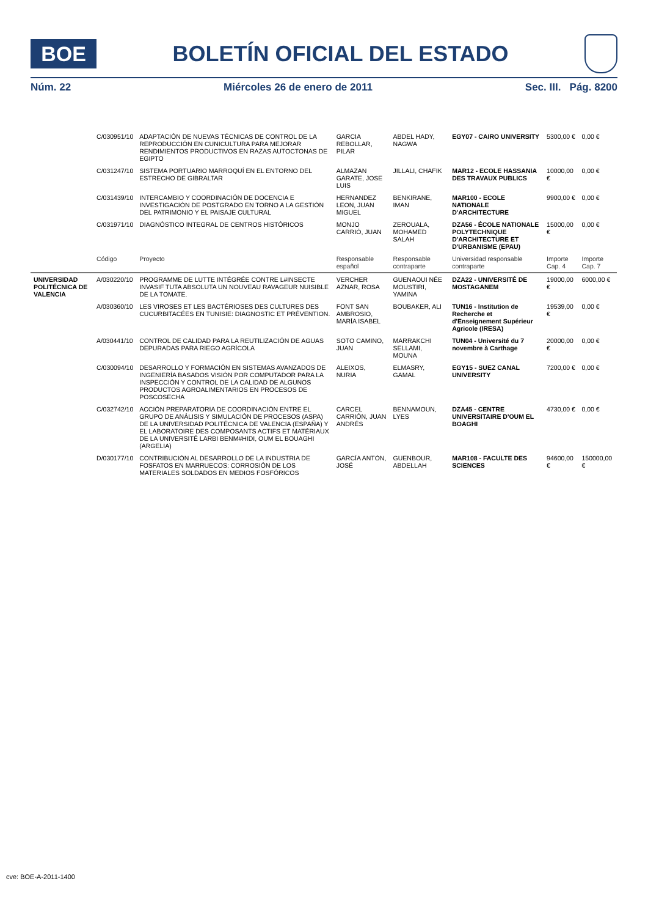BOE
BOLETÍN OFICIAL DEL ESTADO
Núm. 22 Miércoles 26 de enero de 2011 Sec. III. Pág. 8200
| | C/030951/10 | ADAPTACIÓN DE NUEVAS TÉCNICAS DE CONTROL DE LA REPRODUCCIÓN EN CUNICULTURA PARA MEJORAR RENDIMIENTOS PRODUCTIVOS EN RAZAS AUTOCTONAS DE EGIPTO | GARCIA REBOLLAR, PILAR | ABDEL HADY, NAGWA | EGY07 - CAIRO UNIVERSITY | 5300,00 € | 0,00 € |
| | C/031247/10 | SISTEMA PORTUARIO MARROQUÍ EN EL ENTORNO DEL ESTRECHO DE GIBRALTAR | ALMAZAN GARATE, JOSE LUIS | JILLALI, CHAFIK | MAR12 - ECOLE HASSANIA DES TRAVAUX PUBLICS | 10000,00 € | 0,00 € |
| | C/031439/10 | INTERCAMBIO Y COORDINACIÓN DE DOCENCIA E INVESTIGACIÓN DE POSTGRADO EN TORNO A LA GESTIÓN DEL PATRIMONIO Y EL PAISAJE CULTURAL | HERNANDEZ LEON, JUAN MIGUEL | BENKIRANE, IMAN | MAR100 - ECOLE NATIONALE D'ARCHITECTURE | 9900,00 € | 0,00 € |
| | C/031971/10 | DIAGNÓSTICO INTEGRAL DE CENTROS HISTÓRICOS | MONJO CARRIÓ, JUAN | ZEROUALA, MOHAMED SALAH | DZA56 - ÉCOLE NATIONALE POLYTECHNIQUE D'ARCHITECTURE ET D'URBANISME (EPAU) | 15000,00 € | 0,00 € |
| | Código | Proyecto | Responsable español | Responsable contraparte | Universidad responsable contraparte | Importe Cap. 4 | Importe Cap. 7 |
| UNIVERSIDAD POLITÉCNICA DE VALENCIA | A/030220/10 | PROGRAMME DE LUTTE INTÉGRÉE CONTRE L#INSECTE INVASIF TUTA ABSOLUTA UN NOUVEAU RAVAGEUR NUISIBLE DE LA TOMATE. | VERCHER AZNAR, ROSA | GUENAOUI NÉE MOUSTIRI, YAMINA | DZA22 - UNIVERSITÉ DE MOSTAGANEM | 19000,00 € | 6000,00 € |
| | A/030360/10 | LES VIROSES ET LES BACTÉRIOSES DES CULTURES DES CUCURBITACÉES EN TUNISIE: DIAGNOSTIC ET PRÉVENTION. | FONT SAN AMBROSIO, MARÍA ISABEL | BOUBAKER, ALI | TUN16 - Institution de Recherche et d'Enseignement Supérieur Agricole (IRESA) | 19539,00 € | 0,00 € |
| | A/030441/10 | CONTROL DE CALIDAD PARA LA REUTILIZACIÓN DE AGUAS DEPURADAS PARA RIEGO AGRÍCOLA | SOTO CAMINO, JUAN | MARRAKCHI SELLAMI, MOUNA | TUN04 - Université du 7 novembre à Carthage | 20000,00 € | 0,00 € |
| | C/030094/10 | DESARROLLO Y FORMACIÓN EN SISTEMAS AVANZADOS DE INGENIERÍA BASADOS VISIÓN POR COMPUTADOR PARA LA INSPECCIÓN Y CONTROL DE LA CALIDAD DE ALGUNOS PRODUCTOS AGROALIMENTARIOS EN PROCESOS DE POSCOSECHA | ALEIXOS, NURIA | ELMASRY, GAMAL | EGY15 - SUEZ CANAL UNIVERSITY | 7200,00 € | 0,00 € |
| | C/032742/10 | ACCIÓN PREPARATORIA DE COORDINACIÓN ENTRE EL GRUPO DE ANÁLISIS Y SIMULACIÓN DE PROCESOS (ASPA) DE LA UNIVERSIDAD POLITÉCNICA DE VALENCIA (ESPAÑA) Y EL LABORATOIRE DES COMPOSANTS ACTIFS ET MATÉRIAUX DE LA UNIVERSITÉ LARBI BENM#HIDI, OUM EL BOUAGHI (ARGELIA) | CARCEL CARRIÓN, JUAN ANDRÉS | BENNAMOUN, LYES | DZA45 - CENTRE UNIVERSITAIRE D'OUM EL BOAGHI | 4730,00 € | 0,00 € |
| | D/030177/10 | CONTRIBUCIÓN AL DESARROLLO DE LA INDUSTRIA DE FOSFATOS EN MARRUECOS: CORROSIÓN DE LOS MATERIALES SOLDADOS EN MEDIOS FOSFÓRICOS | GARCÍA ANTÓN, JOSÉ | GUENBOUR, ABDELLAH | MAR108 - FACULTE DES SCIENCES | 94600,00 € | 150000,00 € |
cve: BOE-A-2011-1400